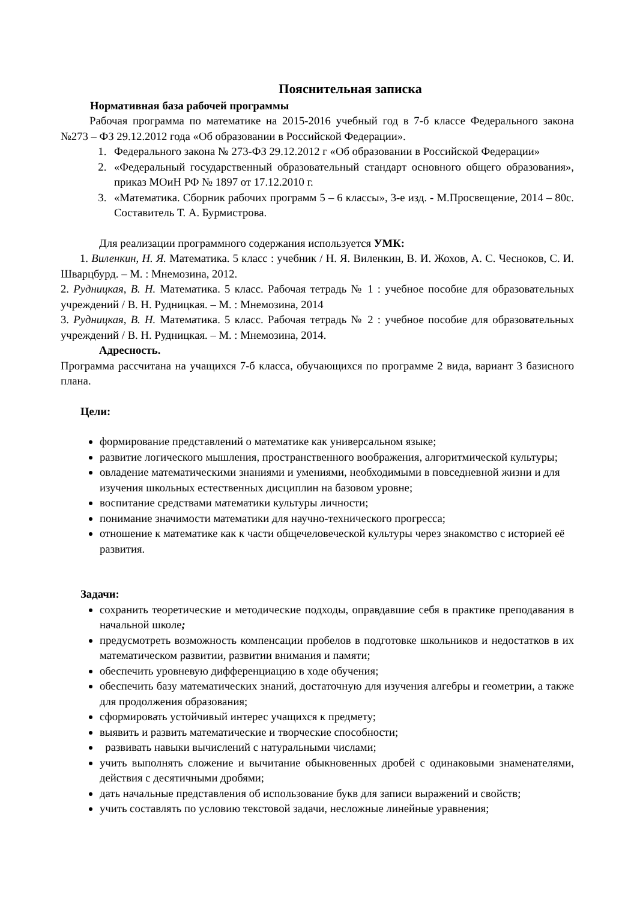Пояснительная записка
Нормативная база рабочей программы
Рабочая программа по математике на 2015-2016 учебный год в 7-б классе Федерального закона №273 – ФЗ 29.12.2012 года «Об образовании в Российской Федерации».
1. Федерального закона № 273-ФЗ 29.12.2012 г «Об образовании в Российской Федерации»
2. «Федеральный государственный образовательный стандарт основного общего образования», приказ МОиН РФ № 1897 от 17.12.2010 г.
3. «Математика. Сборник рабочих программ 5 – 6 классы», 3-е изд. - М.Просвещение, 2014 – 80с. Составитель Т. А. Бурмистрова.
Для реализации программного содержания используется УМК:
1. Виленкин, Н. Я. Математика. 5 класс : учебник / Н. Я. Виленкин, В. И. Жохов, А. С. Чесноков, С. И. Шварцбурд. – М. : Мнемозина, 2012.
2. Рудницкая, В. Н. Математика. 5 класс. Рабочая тетрадь № 1 : учебное пособие для образовательных учреждений / В. Н. Рудницкая. – М. : Мнемозина, 2014
3. Рудницкая, В. Н. Математика. 5 класс. Рабочая тетрадь № 2 : учебное пособие для образовательных учреждений / В. Н. Рудницкая. – М. : Мнемозина, 2014.
Адресность.
Программа рассчитана на учащихся 7-б класса, обучающихся по программе 2 вида, вариант 3 базисного плана.
Цели:
формирование представлений о математике как универсальном языке;
развитие логического мышления, пространственного воображения, алгоритмической культуры;
овладение математическими знаниями и умениями, необходимыми в повседневной жизни и для изучения школьных естественных дисциплин на базовом уровне;
воспитание средствами математики культуры личности;
понимание значимости математики для научно-технического прогресса;
отношение к математике как к части общечеловеческой культуры через знакомство с историей её развития.
Задачи:
сохранить теоретические и методические подходы, оправдавшие себя в практике преподавания в начальной школе;
предусмотреть возможность компенсации пробелов в подготовке школьников и недостатков в их математическом развитии, развитии внимания и памяти;
обеспечить уровневую дифференциацию в ходе обучения;
обеспечить базу математических знаний, достаточную для изучения алгебры и геометрии, а также для продолжения образования;
сформировать устойчивый интерес учащихся к предмету;
выявить и развить математические и творческие способности;
развивать навыки вычислений с натуральными числами;
учить выполнять сложение и вычитание обыкновенных дробей с одинаковыми знаменателями, действия с десятичными дробями;
дать начальные представления об использование букв для записи выражений и свойств;
учить составлять по условию текстовой задачи, несложные линейные уравнения;